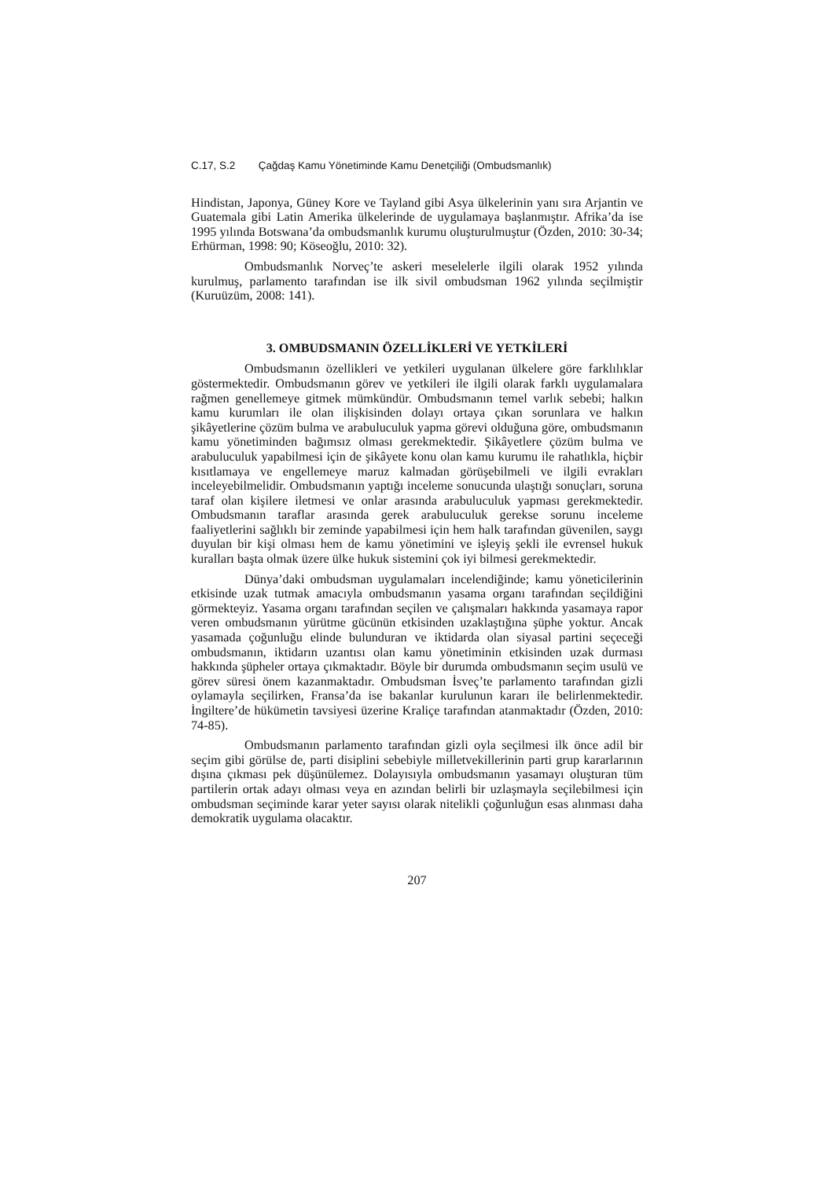C.17, S.2 Çağdaş Kamu Yönetiminde Kamu Denetçiliği (Ombudsmanlık)
Hindistan, Japonya, Güney Kore ve Tayland gibi Asya ülkelerinin yanı sıra Arjantin ve Guatemala gibi Latin Amerika ülkelerinde de uygulamaya başlanmıştır. Afrika’da ise 1995 yılında Botswana’da ombudsmanlık kurumu oluşturulmuştur (Özden, 2010: 30-34; Erhürman, 1998: 90; Köseoğlu, 2010: 32).
Ombudsmanlık Norveç’te askeri meselelerle ilgili olarak 1952 yılında kurulmuş, parlamento tarafından ise ilk sivil ombudsman 1962 yılında seçilmiştir (Kuruüzüm, 2008: 141).
3. OMBUDSMANIN ÖZELLİKLERİ VE YETKİLERİ
Ombudsmanın özellikleri ve yetkileri uygulanan ülkelere göre farklılıklar göstermektedir. Ombudsmanın görev ve yetkileri ile ilgili olarak farklı uygulamalara rağmen genellemeye gitmek mümkündür. Ombudsmanın temel varlık sebebi; halkın kamu kurumları ile olan ilişkisinden dolayı ortaya çıkan sorunlara ve halkın şikâyetlerine çözüm bulma ve arabuluculuk yapma görevi olduğuna göre, ombudsmanın kamu yönetiminden bağımsız olması gerekmektedir. Şikâyetlere çözüm bulma ve arabuluculuk yapabilmesi için de şikâyete konu olan kamu kurumu ile rahatlıkla, hiçbir kısıtlamaya ve engellemeye maruz kalmadan görüşebilmeli ve ilgili evrakları inceleyebilmelidir. Ombudsmanın yaptığı inceleme sonucunda ulaştığı sonuçları, soruna taraf olan kişilere iletmesi ve onlar arasında arabuluculuk yapması gerekmektedir. Ombudsmanın taraflar arasında gerek arabuluculuk gerekse sorunu inceleme faaliyetlerini sağlıklı bir zeminde yapabilmesi için hem halk tarafından güvenilen, saygı duyulan bir kişi olması hem de kamu yönetimini ve işleyiş şekli ile evrensel hukuk kuralları başta olmak üzere ülke hukuk sistemini çok iyi bilmesi gerekmektedir.
Dünya’daki ombudsman uygulamaları incelendiğinde; kamu yöneticilerinin etkisinde uzak tutmak amacıyla ombudsmanın yasama organı tarafından seçildiğini görmekteyiz. Yasama organı tarafından seçilen ve çalışmaları hakkında yasamaya rapor veren ombudsmanın yürütme gücünün etkisinden uzaklaştığına şüphe yoktur. Ancak yasamada çoğunluğu elinde bulunduran ve iktidarda olan siyasal partini seçeceği ombudsmanın, iktidarın uzantısı olan kamu yönetiminin etkisinden uzak durması hakkında şüpheler ortaya çıkmaktadır. Böyle bir durumda ombudsmanın seçim usulü ve görev süresi önem kazanmaktadır. Ombudsman İsveç’te parlamento tarafından gizli oylamayla seçilirken, Fransa’da ise bakanlar kurulunun kararı ile belirlenmektedir. İngiltere’de hükümetin tavsiyesi üzerine Kraliçe tarafından atanmaktadır (Özden, 2010: 74-85).
Ombudsmanın parlamento tarafından gizli oyla seçilmesi ilk önce adil bir seçim gibi görülse de, parti disiplini sebebiyle milletvekillerinin parti grup kararlarının dışına çıkması pek düşünülemez. Dolayısıyla ombudsmanın yasamayı oluşturan tüm partilerin ortak adayı olması veya en azından belirli bir uzlaşmayla seçilebilmesi için ombudsman seçiminde karar yeter sayısı olarak nitelikli çoğunluğun esas alınması daha demokratik uygulama olacaktır.
207